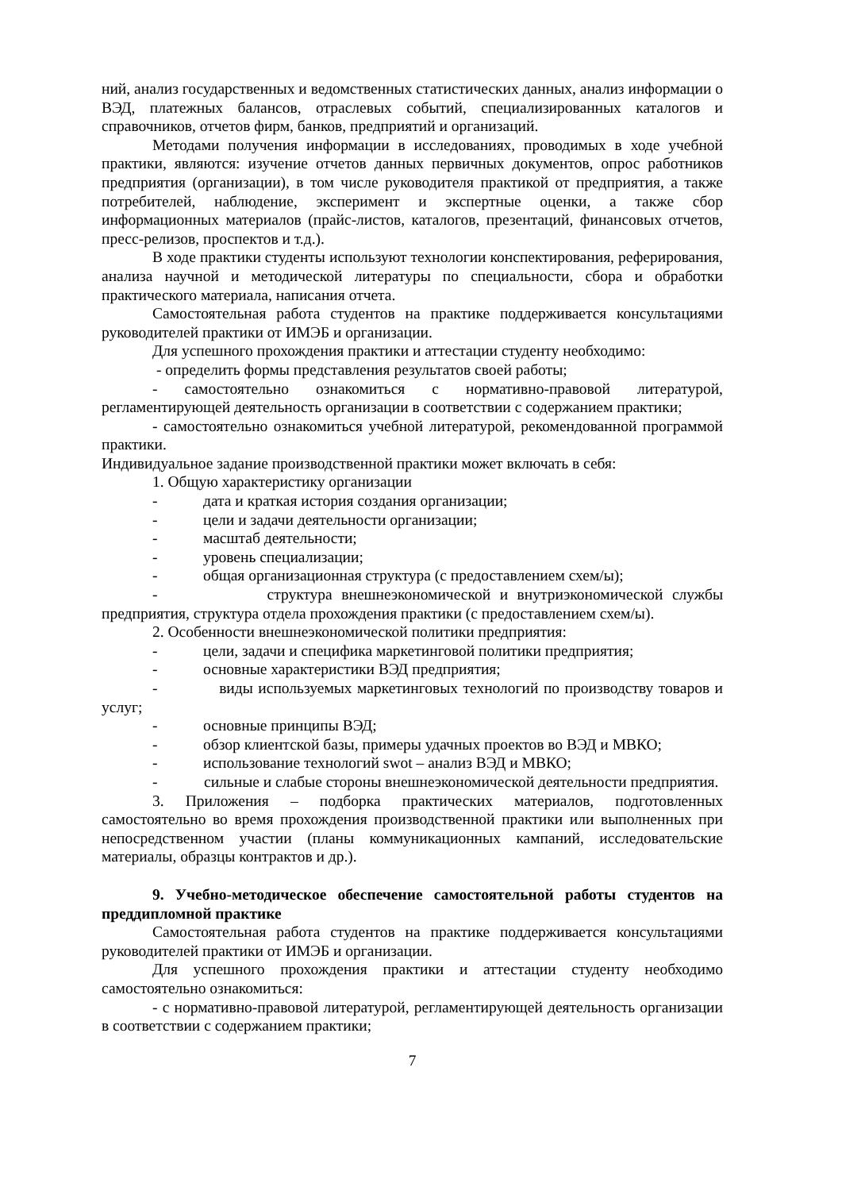ний, анализ государственных и ведомственных статистических данных, анализ информации о ВЭД, платежных балансов, отраслевых событий, специализированных каталогов и справочников, отчетов фирм, банков, предприятий и организаций.
Методами получения информации в исследованиях, проводимых в ходе учебной практики, являются: изучение отчетов данных первичных документов, опрос работников предприятия (организации), в том числе руководителя практикой от предприятия, а также потребителей, наблюдение, эксперимент и экспертные оценки, а также сбор информационных материалов (прайс-листов, каталогов, презентаций, финансовых отчетов, пресс-релизов, проспектов и т.д.).
В ходе практики студенты используют технологии конспектирования, реферирования, анализа научной и методической литературы по специальности, сбора и обработки практического материала, написания отчета.
Самостоятельная работа студентов на практике поддерживается консультациями руководителей практики от ИМЭБ и организации.
Для успешного прохождения практики и аттестации студенту необходимо:
- определить формы представления результатов своей работы;
- самостоятельно ознакомиться с нормативно-правовой литературой, регламентирующей деятельность организации в соответствии с содержанием практики;
- самостоятельно ознакомиться учебной литературой, рекомендованной программой практики.
Индивидуальное задание производственной практики может включать в себя:
1. Общую характеристику организации
- дата и краткая история создания организации;
- цели и задачи деятельности организации;
- масштаб деятельности;
- уровень специализации;
- общая организационная структура (с предоставлением схем/ы);
- структура внешнеэкономической и внутриэкономической службы предприятия, структура отдела прохождения практики (с предоставлением схем/ы).
2. Особенности внешнеэкономической политики предприятия:
- цели, задачи и специфика маркетинговой политики предприятия;
- основные характеристики ВЭД предприятия;
- виды используемых маркетинговых технологий по производству товаров и услуг;
- основные принципы ВЭД;
- обзор клиентской базы, примеры удачных проектов во ВЭД и МВКО;
- использование технологий swot – анализ ВЭД и МВКО;
- сильные и слабые стороны внешнеэкономической деятельности предприятия.
3. Приложения – подборка практических материалов, подготовленных самостоятельно во время прохождения производственной практики или выполненных при непосредственном участии (планы коммуникационных кампаний, исследовательские материалы, образцы контрактов и др.).
9. Учебно-методическое обеспечение самостоятельной работы студентов на преддипломной практике
Самостоятельная работа студентов на практике поддерживается консультациями руководителей практики от ИМЭБ и организации.
Для успешного прохождения практики и аттестации студенту необходимо самостоятельно ознакомиться:
- с нормативно-правовой литературой, регламентирующей деятельность организации в соответствии с содержанием практики;
7